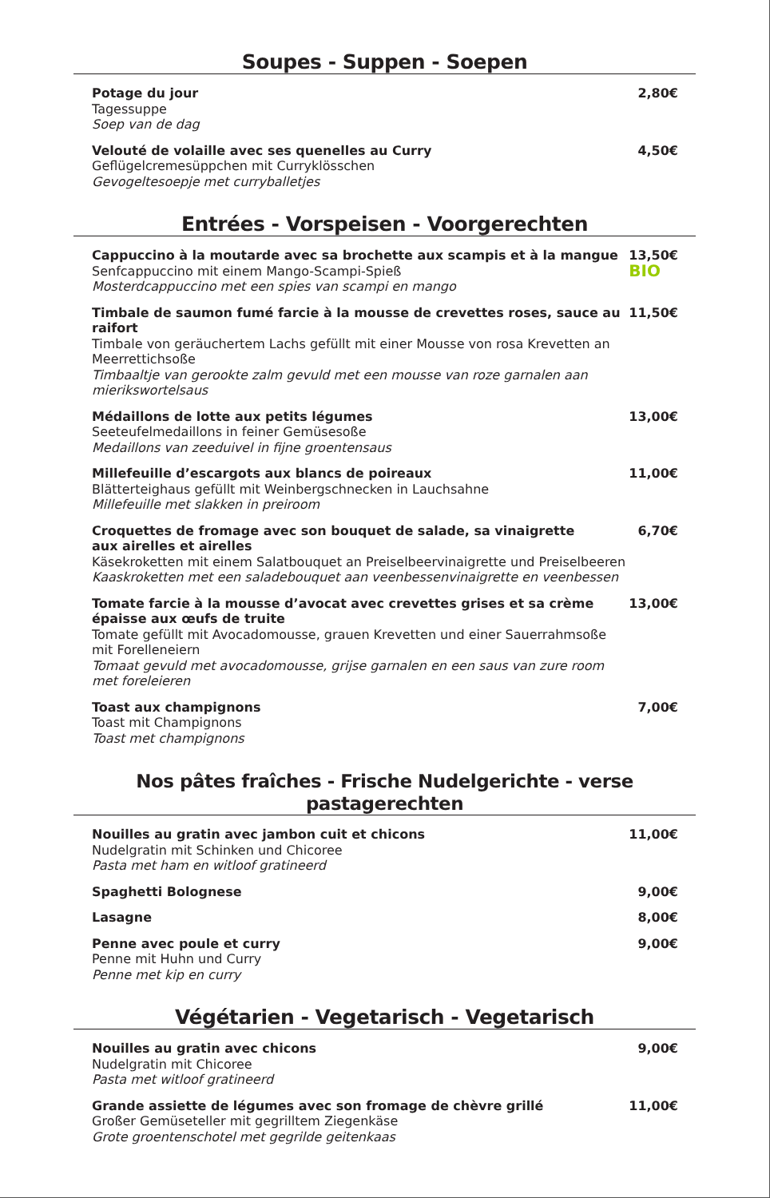Soupes - Suppen - Soepen
Potage du jour
Tagessuppe
Soep van de dag
2,80€
Velouté de volaille avec ses quenelles au Curry
Geflügelcremesüppchen mit Curryklösschen
Gevogeltesoepje met curryballetjes
4,50€
Entrées - Vorspeisen - Voorgerechten
Cappuccino à la moutarde avec sa brochette aux scampis et à la mangue
Senfcappuccino mit einem Mango-Scampi-Spieß
Mosterdcappuccino met een spies van scampi en mango
13,50€
BIO
Timbale de saumon fumé farcie à la mousse de crevettes roses, sauce au raifort
Timbale von geräuchertem Lachs gefüllt mit einer Mousse von rosa Krevetten an Meerrettichsoße
Timbaaltje van gerookte zalm gevuld met een mousse van roze garnalen aan mierikswortelsaus
11,50€
Médaillons de lotte aux petits légumes
Seeteufelmedaillons in feiner Gemüsesoße
Medaillons van zeeduivel in fijne groentensaus
13,00€
Millefeuille d’escargots aux blancs de poireaux
Blätterteighaus gefüllt mit Weinbergschnecken in Lauchsahne
Millefeuille met slakken in preiroom
11,00€
Croquettes de fromage avec son bouquet de salade, sa vinaigrette aux airelles et airelles
Käsekroketten mit einem Salatbouquet an Preiselbeervinaigrette und Preiselbeeren
Kaaskroketten met een saladebouquet aan veenbessenvinaigrette en veenbessen
6,70€
Tomate farcie à la mousse d’avocat avec crevettes grises et sa crème épaisse aux œufs de truite
Tomate gefüllt mit Avocadomousse, grauen Krevetten und einer Sauerrahmsoße mit Forelleneiern
Tomaat gevuld met avocadomousse, grijse garnalen en een saus van zure room met foreleieren
13,00€
Toast aux champignons
Toast mit Champignons
Toast met champignons
7,00€
Nos pâtes fraîches - Frische Nudelgerichte - verse pastagerechten
Nouilles au gratin avec jambon cuit et chicons
Nudelgratin mit Schinken und Chicoree
Pasta met ham en witloof gratineerd
11,00€
Spaghetti Bolognese 9,00€
Lasagne 8,00€
Penne avec poule et curry
Penne mit Huhn und Curry
Penne met kip en curry
9,00€
Végétarien - Vegetarisch - Vegetarisch
Nouilles au gratin avec chicons
Nudelgratin mit Chicoree
Pasta met witloof gratineerd
9,00€
Grande assiette de légumes avec son fromage de chèvre grillé
Großer Gemüseteller mit gegrilltem Ziegenkäse
Grote groentenschotel met gegrilde geitenkaas
11,00€